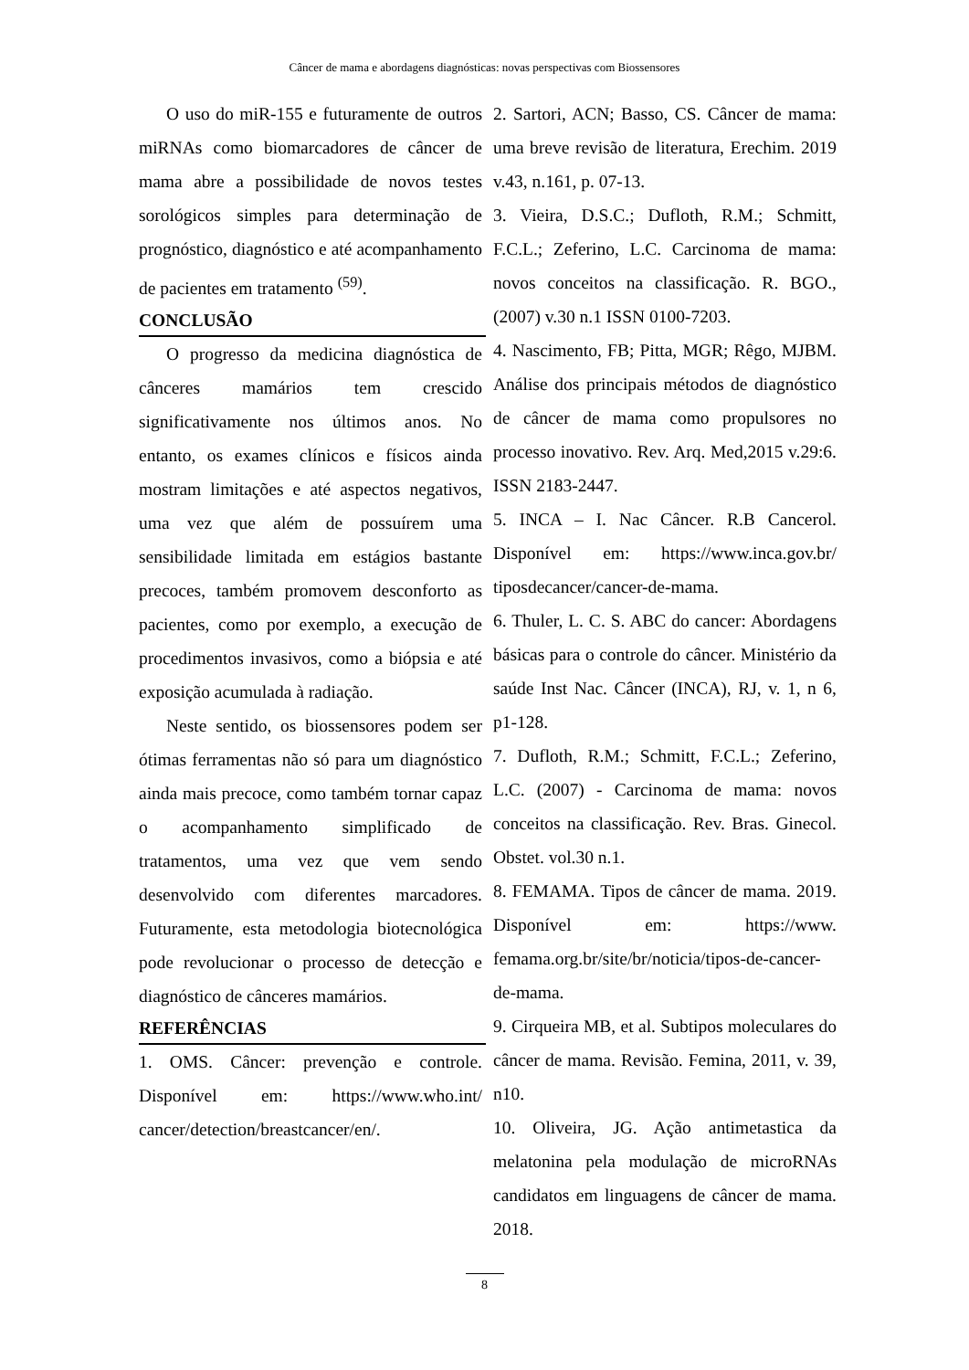Câncer de mama e abordagens diagnósticas: novas perspectivas com Biossensores
O uso do miR-155 e futuramente de outros miRNAs como biomarcadores de câncer de mama abre a possibilidade de novos testes sorológicos simples para determinação de prognóstico, diagnóstico e até acompanhamento de pacientes em tratamento <sup>(59)</sup>.
CONCLUSÃO
O progresso da medicina diagnóstica de cânceres mamários tem crescido significativamente nos últimos anos. No entanto, os exames clínicos e físicos ainda mostram limitações e até aspectos negativos, uma vez que além de possuírem uma sensibilidade limitada em estágios bastante precoces, também promovem desconforto as pacientes, como por exemplo, a execução de procedimentos invasivos, como a biópsia e até exposição acumulada à radiação.
Neste sentido, os biossensores podem ser ótimas ferramentas não só para um diagnóstico ainda mais precoce, como também tornar capaz o acompanhamento simplificado de tratamentos, uma vez que vem sendo desenvolvido com diferentes marcadores. Futuramente, esta metodologia biotecnológica pode revolucionar o processo de detecção e diagnóstico de cânceres mamários.
REFERÊNCIAS
1. OMS. Câncer: prevenção e controle. Disponível em: https://www.who.int/ cancer/detection/breastcancer/en/.
2. Sartori, ACN; Basso, CS. Câncer de mama: uma breve revisão de literatura, Erechim. 2019 v.43, n.161, p. 07-13.
3. Vieira, D.S.C.; Dufloth, R.M.; Schmitt, F.C.L.; Zeferino, L.C. Carcinoma de mama: novos conceitos na classificação. R. BGO., (2007) v.30 n.1 ISSN 0100-7203.
4. Nascimento, FB; Pitta, MGR; Rêgo, MJBM. Análise dos principais métodos de diagnóstico de câncer de mama como propulsores no processo inovativo. Rev. Arq. Med,2015 v.29:6. ISSN 2183-2447.
5. INCA – I. Nac Câncer. R.B Cancerol. Disponível em: https://www.inca.gov.br/ tiposdecancer/cancer-de-mama.
6. Thuler, L. C. S. ABC do cancer: Abordagens básicas para o controle do câncer. Ministério da saúde Inst Nac. Câncer (INCA), RJ, v. 1, n 6, p1-128.
7. Dufloth, R.M.; Schmitt, F.C.L.; Zeferino, L.C. (2007) - Carcinoma de mama: novos conceitos na classificação. Rev. Bras. Ginecol. Obstet. vol.30 n.1.
8. FEMAMA. Tipos de câncer de mama. 2019. Disponível em: https://www. femama.org.br/site/br/noticia/tipos-de-cancer-de-mama.
9. Cirqueira MB, et al. Subtipos moleculares do câncer de mama. Revisão. Femina, 2011, v. 39, n10.
10. Oliveira, JG. Ação antimetastica da melatonina pela modulação de microRNAs candidatos em linguagens de câncer de mama. 2018.
8